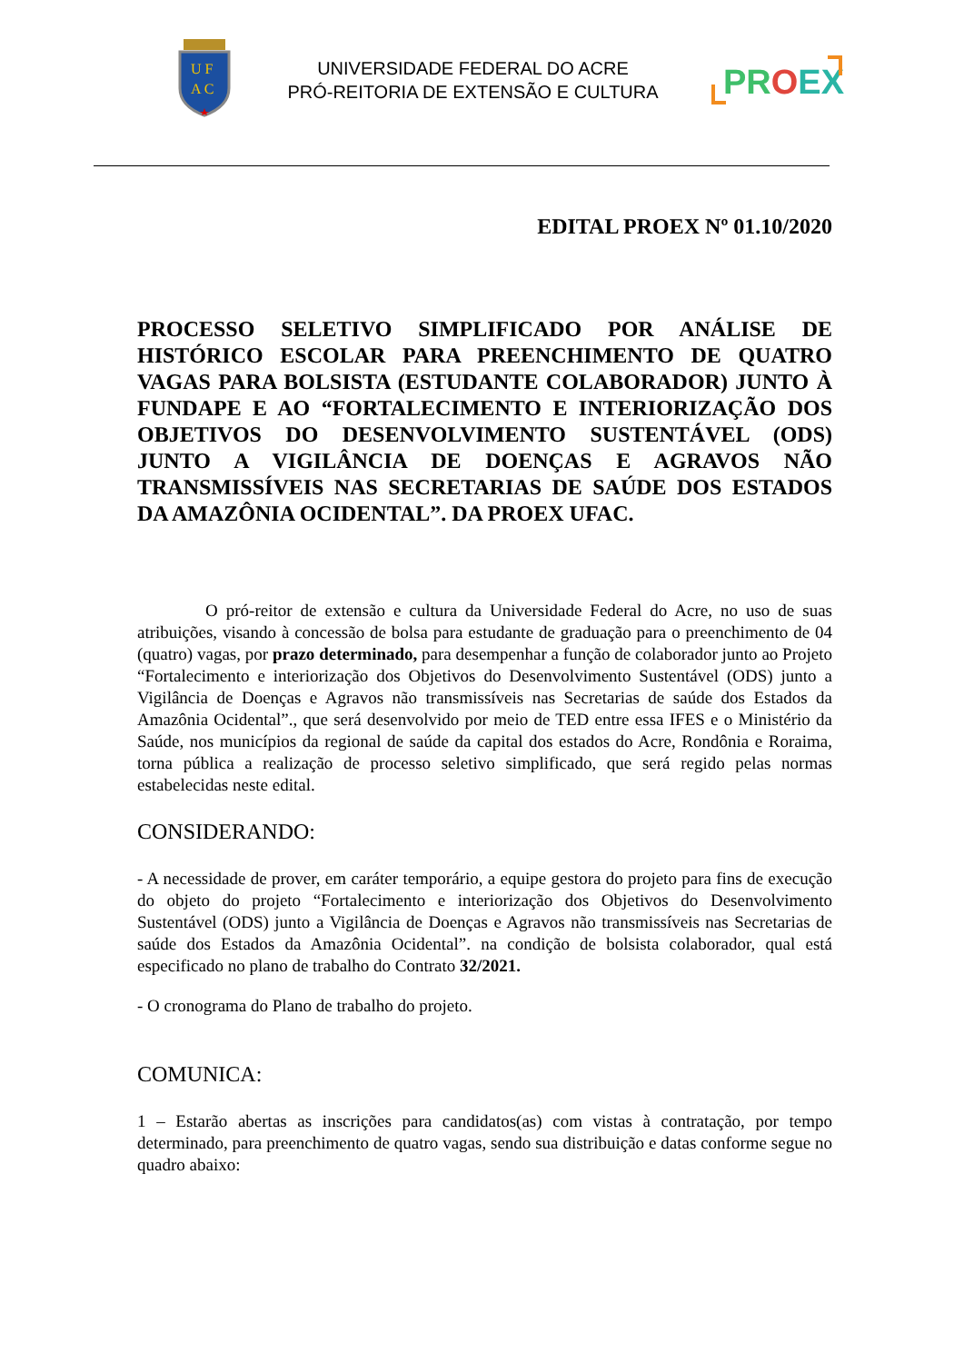U F
A C
UNIVERSIDADE FEDERAL DO ACRE
PRÓ-REITORIA DE EXTENSÃO E CULTURA
PROEX
EDITAL PROEX Nº 01.10/2020
PROCESSO SELETIVO SIMPLIFICADO POR ANÁLISE DE HISTÓRICO ESCOLAR PARA PREENCHIMENTO DE QUATRO VAGAS PARA BOLSISTA (ESTUDANTE COLABORADOR) JUNTO À FUNDAPE E AO “FORTALECIMENTO E INTERIORIZAÇÃO DOS OBJETIVOS DO DESENVOLVIMENTO SUSTENTÁVEL (ODS) JUNTO A VIGILÂNCIA DE DOENÇAS E AGRAVOS NÃO TRANSMISSÍVEIS NAS SECRETARIAS DE SAÚDE DOS ESTADOS DA AMAZÔNIA OCIDENTAL”. DA PROEX UFAC.
O pró-reitor de extensão e cultura da Universidade Federal do Acre, no uso de suas atribuições, visando à concessão de bolsa para estudante de graduação para o preenchimento de 04 (quatro) vagas, por prazo determinado, para desempenhar a função de colaborador junto ao Projeto “Fortalecimento e interiorização dos Objetivos do Desenvolvimento Sustentável (ODS) junto a Vigilância de Doenças e Agravos não transmissíveis nas Secretarias de saúde dos Estados da Amazônia Ocidental”., que será desenvolvido por meio de TED entre essa IFES e o Ministério da Saúde, nos municípios da regional de saúde da capital dos estados do Acre, Rondônia e Roraima, torna pública a realização de processo seletivo simplificado, que será regido pelas normas estabelecidas neste edital.
CONSIDERANDO:
- A necessidade de prover, em caráter temporário, a equipe gestora do projeto para fins de execução do objeto do projeto “Fortalecimento e interiorização dos Objetivos do Desenvolvimento Sustentável (ODS) junto a Vigilância de Doenças e Agravos não transmissíveis nas Secretarias de saúde dos Estados da Amazônia Ocidental”. na condição de bolsista colaborador, qual está especificado no plano de trabalho do Contrato 32/2021.
- O cronograma do Plano de trabalho do projeto.
COMUNICA:
1 – Estarão abertas as inscrições para candidatos(as) com vistas à contratação, por tempo determinado, para preenchimento de quatro vagas, sendo sua distribuição e datas conforme segue no quadro abaixo: